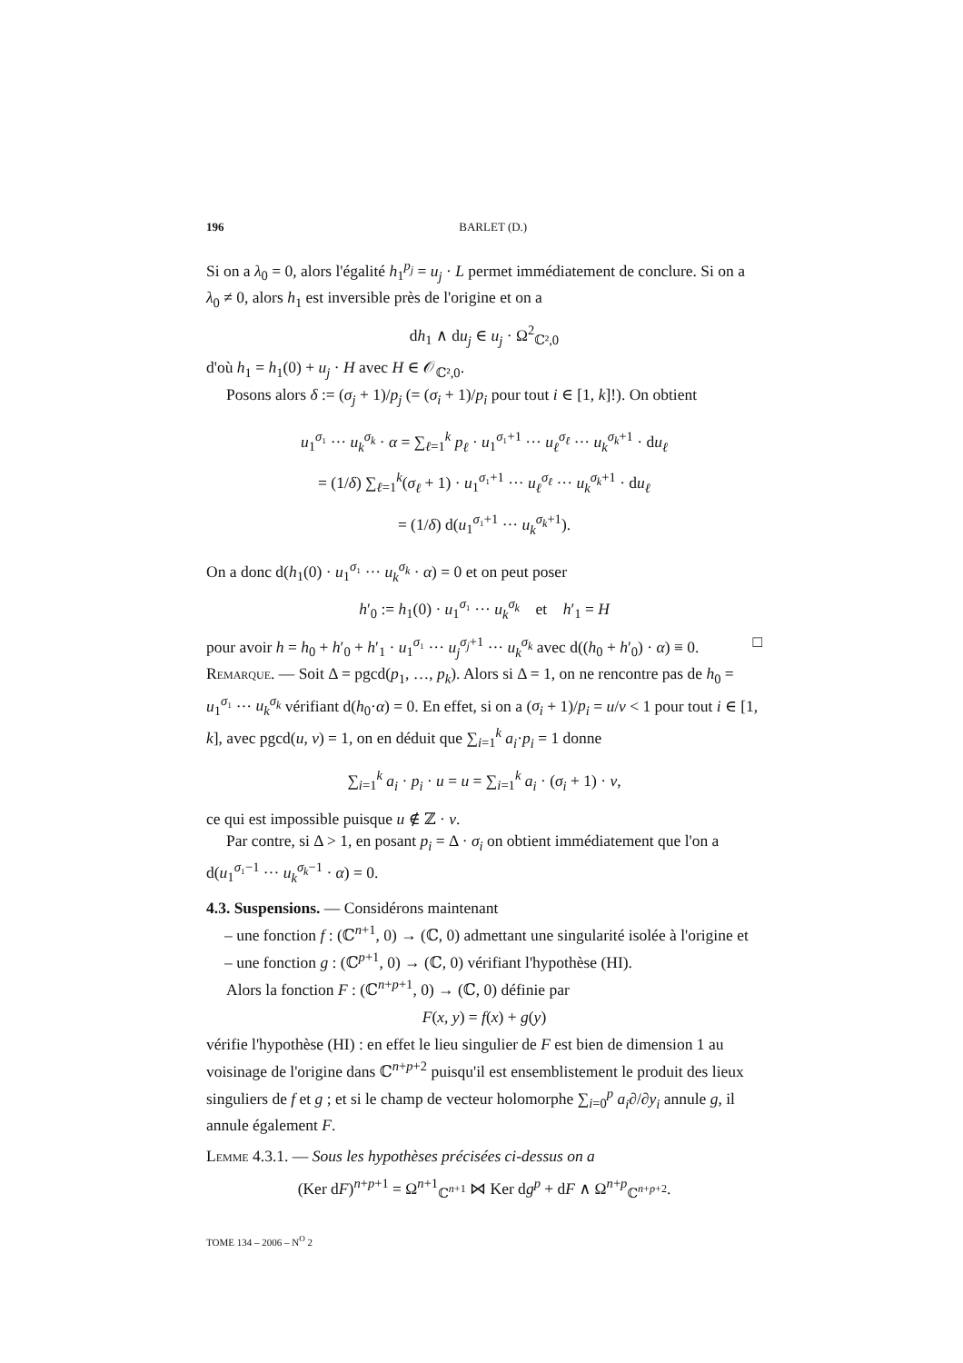196 BARLET (D.)
Si on a λ<sub>0</sub> = 0, alors l'égalité h<sub>1</sub><sup>p<sub>j</sub></sup> = u<sub>j</sub> · L permet immédiatement de conclure. Si on a λ<sub>0</sub> ≠ 0, alors h<sub>1</sub> est inversible près de l'origine et on a
dh<sub>1</sub> ∧ du<sub>j</sub> ∈ u<sub>j</sub> · Ω<sup>2</sup><sub>ℂ²,0</sub>
d'où h<sub>1</sub> = h<sub>1</sub>(0) + u<sub>j</sub> · H avec H ∈ 𝒪<sub>ℂ²,0</sub>.
Posons alors δ := (σ<sub>j</sub> + 1)/p<sub>j</sub> (= (σ<sub>i</sub> + 1)/p<sub>i</sub> pour tout i ∈ [1, k]!). On obtient
u<sub>1</sub><sup>σ₁</sup> ··· u<sub>k</sub><sup>σ<sub>k</sub></sup> · α = ∑<sub>ℓ=1</sub><sup>k</sup> p<sub>ℓ</sub> · u<sub>1</sub><sup>σ₁+1</sup> ··· u<sub>ℓ</sub><sup>σ<sub>ℓ</sub></sup> ··· u<sub>k</sub><sup>σ<sub>k</sub>+1</sup> · du<sub>ℓ</sub>
= (1/δ) ∑<sub>ℓ=1</sub><sup>k</sup>(σ<sub>ℓ</sub> + 1) · u<sub>1</sub><sup>σ₁+1</sup> ··· u<sub>ℓ</sub><sup>σ<sub>ℓ</sub></sup> ··· u<sub>k</sub><sup>σ<sub>k</sub>+1</sup> · du<sub>ℓ</sub>
= (1/δ) d(u<sub>1</sub><sup>σ₁+1</sup> ··· u<sub>k</sub><sup>σ<sub>k</sub>+1</sup>).
On a donc d(h<sub>1</sub>(0) · u<sub>1</sub><sup>σ₁</sup> ··· u<sub>k</sub><sup>σ<sub>k</sub></sup> · α) = 0 et on peut poser
h′<sub>0</sub> := h<sub>1</sub>(0) · u<sub>1</sub><sup>σ₁</sup> ··· u<sub>k</sub><sup>σ<sub>k</sub></sup> et h′<sub>1</sub> = H
pour avoir h = h<sub>0</sub> + h′<sub>0</sub> + h′<sub>1</sub> · u<sub>1</sub><sup>σ₁</sup> ··· u<sub>j</sub><sup>σ<sub>j</sub>+1</sup> ··· u<sub>k</sub><sup>σ<sub>k</sub></sup> avec d((h<sub>0</sub> + h′<sub>0</sub>) · α) ≡ 0. □
Remarque. — Soit Δ = pgcd(p<sub>1</sub>, …, p<sub>k</sub>). Alors si Δ = 1, on ne rencontre pas de h<sub>0</sub> = u<sub>1</sub><sup>σ₁</sup> ··· u<sub>k</sub><sup>σ<sub>k</sub></sup> vérifiant d(h<sub>0</sub>·α) = 0. En effet, si on a (σ<sub>i</sub> + 1)/p<sub>i</sub> = u/v < 1 pour tout i ∈ [1, k], avec pgcd(u, v) = 1, on en déduit que ∑<sub>i=1</sub><sup>k</sup> a<sub>i</sub>·p<sub>i</sub> = 1 donne
∑<sub>i=1</sub><sup>k</sup> a<sub>i</sub> · p<sub>i</sub> · u = u = ∑<sub>i=1</sub><sup>k</sup> a<sub>i</sub> · (σ<sub>i</sub> + 1) · v,
ce qui est impossible puisque u ∉ ℤ · v.
Par contre, si Δ > 1, en posant p<sub>i</sub> = Δ · σ<sub>i</sub> on obtient immédiatement que l'on a d(u<sub>1</sub><sup>σ₁−1</sup> ··· u<sub>k</sub><sup>σ<sub>k</sub>−1</sup> · α) = 0.
4.3. Suspensions. — Considérons maintenant
– une fonction f : (ℂ<sup>n+1</sup>, 0) → (ℂ, 0) admettant une singularité isolée à l'origine et
– une fonction g : (ℂ<sup>p+1</sup>, 0) → (ℂ, 0) vérifiant l'hypothèse (HI).
Alors la fonction F : (ℂ<sup>n+p+1</sup>, 0) → (ℂ, 0) définie par
F(x, y) = f(x) + g(y)
vérifie l'hypothèse (HI) : en effet le lieu singulier de F est bien de dimension 1 au voisinage de l'origine dans ℂ<sup>n+p+2</sup> puisqu'il est ensemblistement le produit des lieux singuliers de f et g ; et si le champ de vecteur holomorphe ∑<sub>i=0</sub><sup>p</sup> a<sub>i</sub>∂/∂y<sub>i</sub> annule g, il annule également F.
Lemme 4.3.1. — Sous les hypothèses précisées ci-dessus on a
(Ker dF)<sup>n+p+1</sup> = Ω<sup>n+1</sup><sub>ℂ<sup>n+1</sup></sub> ⋈ Ker dg<sup>p</sup> + dF ∧ Ω<sup>n+p</sup><sub>ℂ<sup>n+p+2</sup></sub>.
TOME 134 – 2006 – N<sup>O</sup> 2